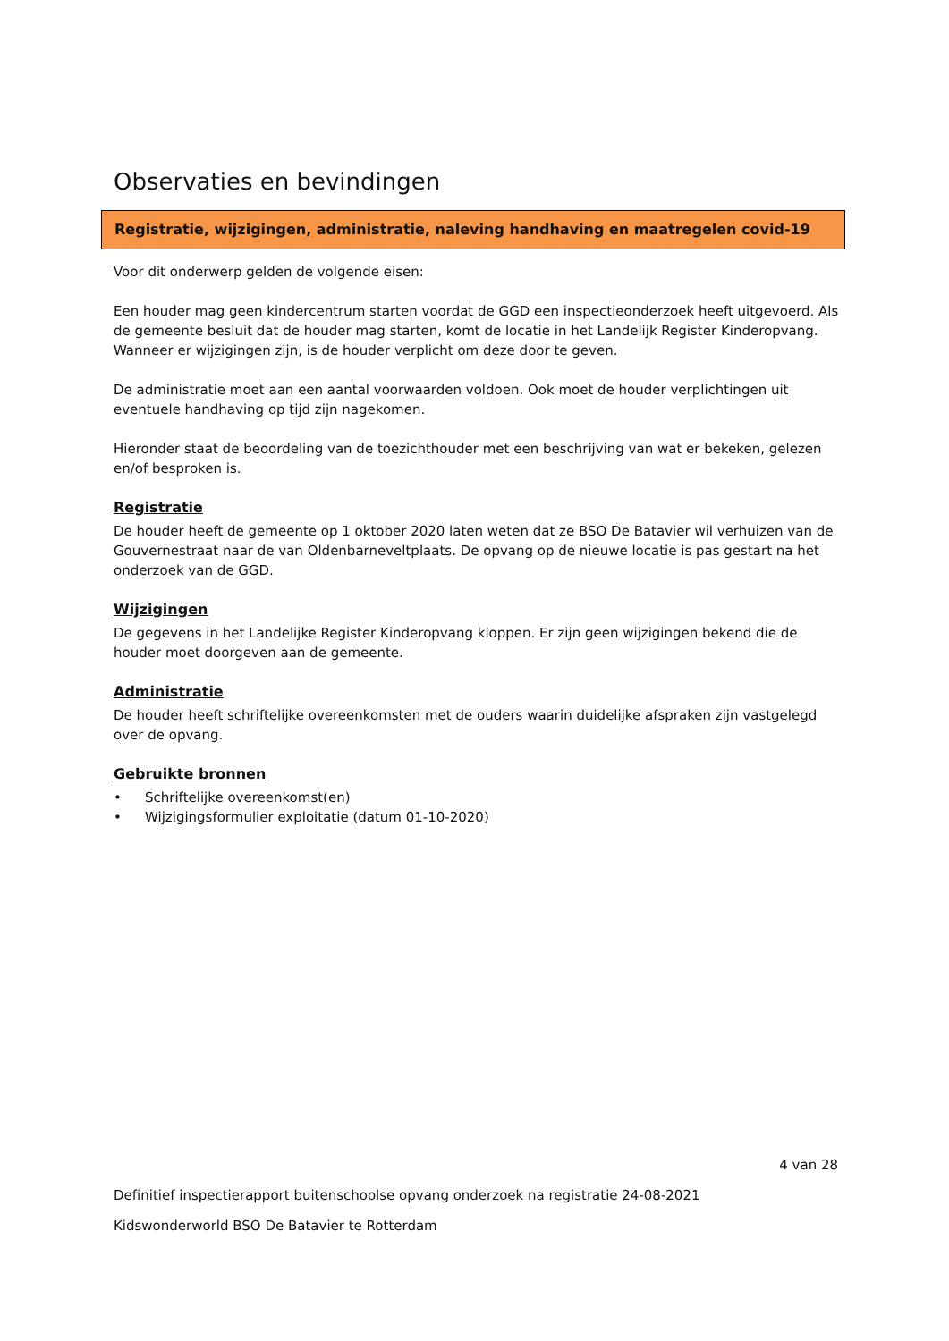Observaties en bevindingen
Registratie, wijzigingen, administratie, naleving handhaving en maatregelen covid-19
Voor dit onderwerp gelden de volgende eisen:
Een houder mag geen kindercentrum starten voordat de GGD een inspectieonderzoek heeft uitgevoerd. Als de gemeente besluit dat de houder mag starten, komt de locatie in het Landelijk Register Kinderopvang. Wanneer er wijzigingen zijn, is de houder verplicht om deze door te geven.
De administratie moet aan een aantal voorwaarden voldoen. Ook moet de houder verplichtingen uit eventuele handhaving op tijd zijn nagekomen.
Hieronder staat de beoordeling van de toezichthouder met een beschrijving van wat er bekeken, gelezen en/of besproken is.
Registratie
De houder heeft de gemeente op 1 oktober 2020 laten weten dat ze BSO De Batavier wil verhuizen van de Gouvernestraat naar de van Oldenbarneveltplaats. De opvang op de nieuwe locatie is pas gestart na het onderzoek van de GGD.
Wijzigingen
De gegevens in het Landelijke Register Kinderopvang kloppen. Er zijn geen wijzigingen bekend die de houder moet doorgeven aan de gemeente.
Administratie
De houder heeft schriftelijke overeenkomsten met de ouders waarin duidelijke afspraken zijn vastgelegd over de opvang.
Gebruikte bronnen
• Schriftelijke overeenkomst(en)
• Wijzigingsformulier exploitatie (datum 01-10-2020)
4 van 28
Definitief inspectierapport buitenschoolse opvang onderzoek na registratie 24-08-2021
Kidswonderworld BSO De Batavier te Rotterdam